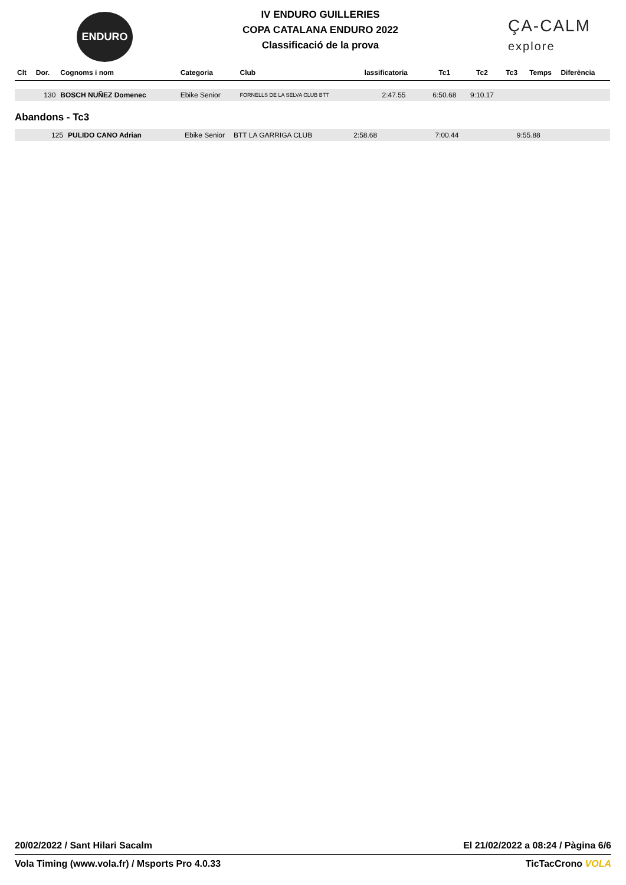ENDURO
IV ENDURO GUILLERIES
COPA CATALANA ENDURO 2022
Classificació de la prova
ÇA-CALM
explore
| Clt | Dor. | Cognoms i nom | Categoria | Club | lassificatoria | Tc1 | Tc2 | Tc3 | Temps | Diferència |
| --- | --- | --- | --- | --- | --- | --- | --- | --- | --- | --- |
| | 130 | BOSCH NUÑEZ Domenec | Ebike Senior | FORNELLS DE LA SELVA CLUB BTT | 2:47.55 | 6:50.68 | 9:10.17 | | | |
Abandons - Tc3
| | 125 | PULIDO CANO Adrian | Ebike Senior | BTT LA GARRIGA CLUB | 2:58.68 | 7:00.44 | 9:55.88 | | | |
20/02/2022 / Sant Hilari Sacalm El 21/02/2022 a 08:24 / Pàgina 6/6
Vola Timing (www.vola.fr) / Msports Pro 4.0.33 TicTacCrono VOLA